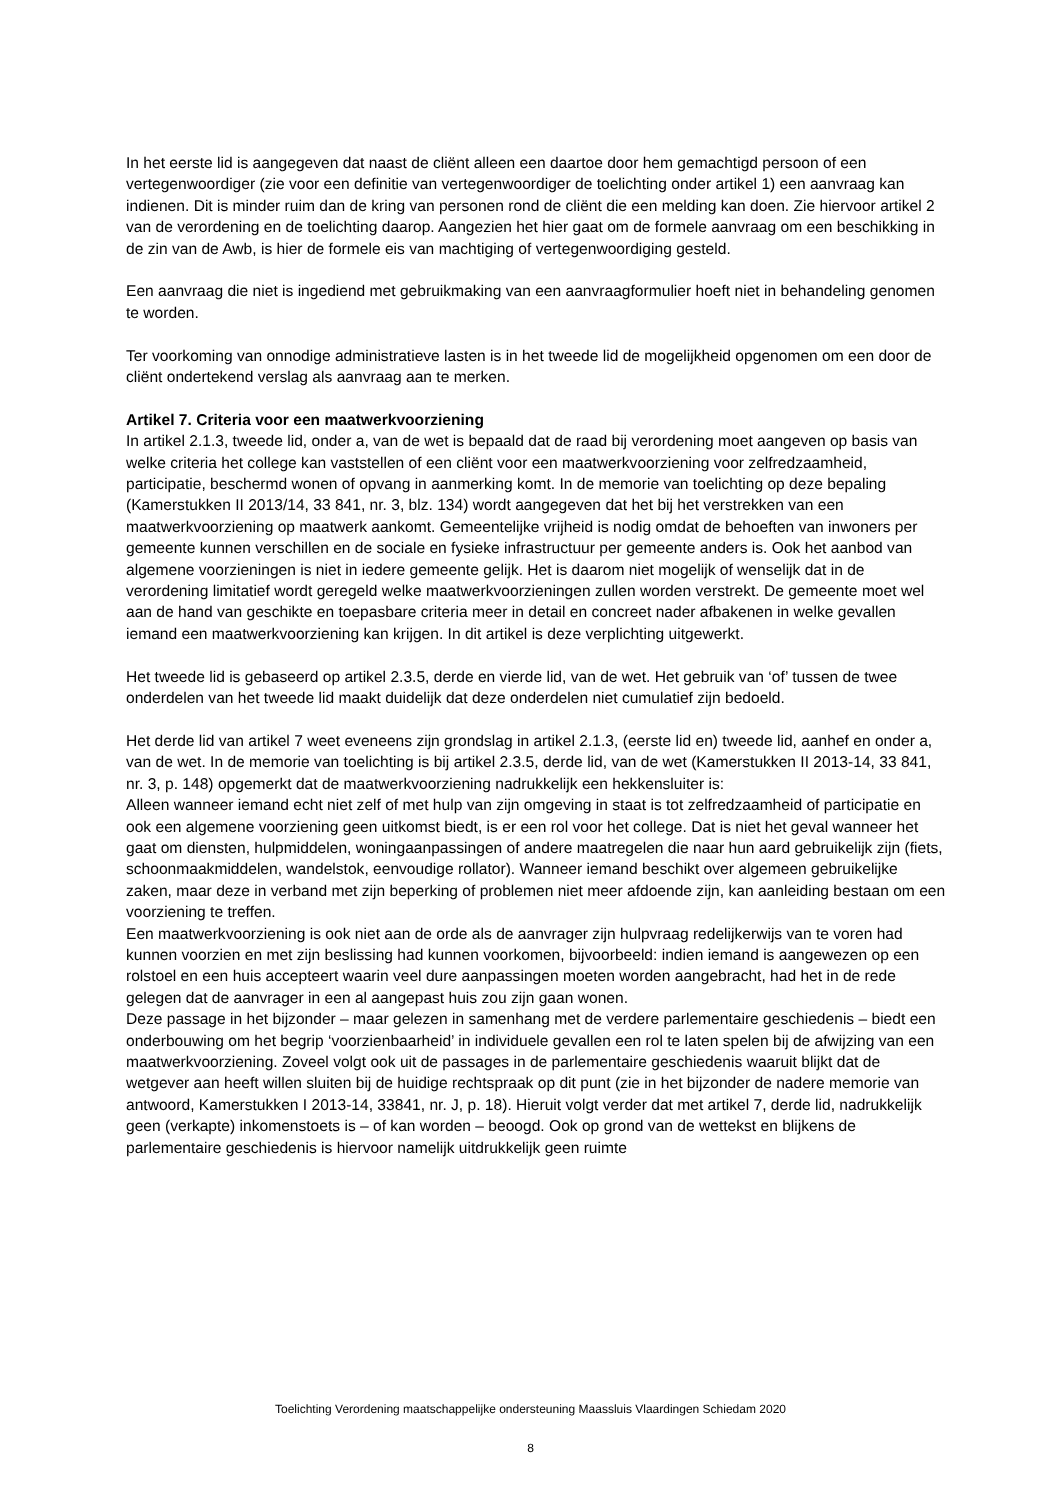In het eerste lid is aangegeven dat naast de cliënt alleen een daartoe door hem gemachtigd persoon of een vertegenwoordiger (zie voor een definitie van vertegenwoordiger de toelichting onder artikel 1) een aanvraag kan indienen. Dit is minder ruim dan de kring van personen rond de cliënt die een melding kan doen. Zie hiervoor artikel 2 van de verordening en de toelichting daarop. Aangezien het hier gaat om de formele aanvraag om een beschikking in de zin van de Awb, is hier de formele eis van machtiging of vertegenwoordiging gesteld.
Een aanvraag die niet is ingediend met gebruikmaking van een aanvraagformulier hoeft niet in behandeling genomen te worden.
Ter voorkoming van onnodige administratieve lasten is in het tweede lid de mogelijkheid opgenomen om een door de cliënt ondertekend verslag als aanvraag aan te merken.
Artikel 7. Criteria voor een maatwerkvoorziening
In artikel 2.1.3, tweede lid, onder a, van de wet is bepaald dat de raad bij verordening moet aangeven op basis van welke criteria het college kan vaststellen of een cliënt voor een maatwerkvoorziening voor zelfredzaamheid, participatie, beschermd wonen of opvang in aanmerking komt. In de memorie van toelichting op deze bepaling (Kamerstukken II 2013/14, 33 841, nr. 3, blz. 134) wordt aangegeven dat het bij het verstrekken van een maatwerkvoorziening op maatwerk aankomt. Gemeentelijke vrijheid is nodig omdat de behoeften van inwoners per gemeente kunnen verschillen en de sociale en fysieke infrastructuur per gemeente anders is. Ook het aanbod van algemene voorzieningen is niet in iedere gemeente gelijk. Het is daarom niet mogelijk of wenselijk dat in de verordening limitatief wordt geregeld welke maatwerkvoorzieningen zullen worden verstrekt. De gemeente moet wel aan de hand van geschikte en toepasbare criteria meer in detail en concreet nader afbakenen in welke gevallen iemand een maatwerkvoorziening kan krijgen. In dit artikel is deze verplichting uitgewerkt.
Het tweede lid is gebaseerd op artikel 2.3.5, derde en vierde lid, van de wet. Het gebruik van ‘of’ tussen de twee onderdelen van het tweede lid maakt duidelijk dat deze onderdelen niet cumulatief zijn bedoeld.
Het derde lid van artikel 7 weet eveneens zijn grondslag in artikel 2.1.3, (eerste lid en) tweede lid, aanhef en onder a, van de wet. In de memorie van toelichting is bij artikel 2.3.5, derde lid, van de wet (Kamerstukken II 2013-14, 33 841, nr. 3, p. 148) opgemerkt dat de maatwerkvoorziening nadrukkelijk een hekkensluiter is:
Alleen wanneer iemand echt niet zelf of met hulp van zijn omgeving in staat is tot zelfredzaamheid of participatie en ook een algemene voorziening geen uitkomst biedt, is er een rol voor het college. Dat is niet het geval wanneer het gaat om diensten, hulpmiddelen, woningaanpassingen of andere maatregelen die naar hun aard gebruikelijk zijn (fiets, schoonmaakmiddelen, wandelstok, eenvoudige rollator). Wanneer iemand beschikt over algemeen gebruikelijke zaken, maar deze in verband met zijn beperking of problemen niet meer afdoende zijn, kan aanleiding bestaan om een voorziening te treffen.
Een maatwerkvoorziening is ook niet aan de orde als de aanvrager zijn hulpvraag redelijkerwijs van te voren had kunnen voorzien en met zijn beslissing had kunnen voorkomen, bijvoorbeeld: indien iemand is aangewezen op een rolstoel en een huis accepteert waarin veel dure aanpassingen moeten worden aangebracht, had het in de rede gelegen dat de aanvrager in een al aangepast huis zou zijn gaan wonen.
Deze passage in het bijzonder – maar gelezen in samenhang met de verdere parlementaire geschiedenis – biedt een onderbouwing om het begrip ‘voorzienbaarheid’ in individuele gevallen een rol te laten spelen bij de afwijzing van een maatwerkvoorziening. Zoveel volgt ook uit de passages in de parlementaire geschiedenis waaruit blijkt dat de wetgever aan heeft willen sluiten bij de huidige rechtspraak op dit punt (zie in het bijzonder de nadere memorie van antwoord, Kamerstukken I 2013-14, 33841, nr. J, p. 18). Hieruit volgt verder dat met artikel 7, derde lid, nadrukkelijk geen (verkapte) inkomenstoets is – of kan worden – beoogd. Ook op grond van de wettekst en blijkens de parlementaire geschiedenis is hiervoor namelijk uitdrukkelijk geen ruimte
Toelichting Verordening maatschappelijke ondersteuning Maassluis Vlaardingen Schiedam 2020
8